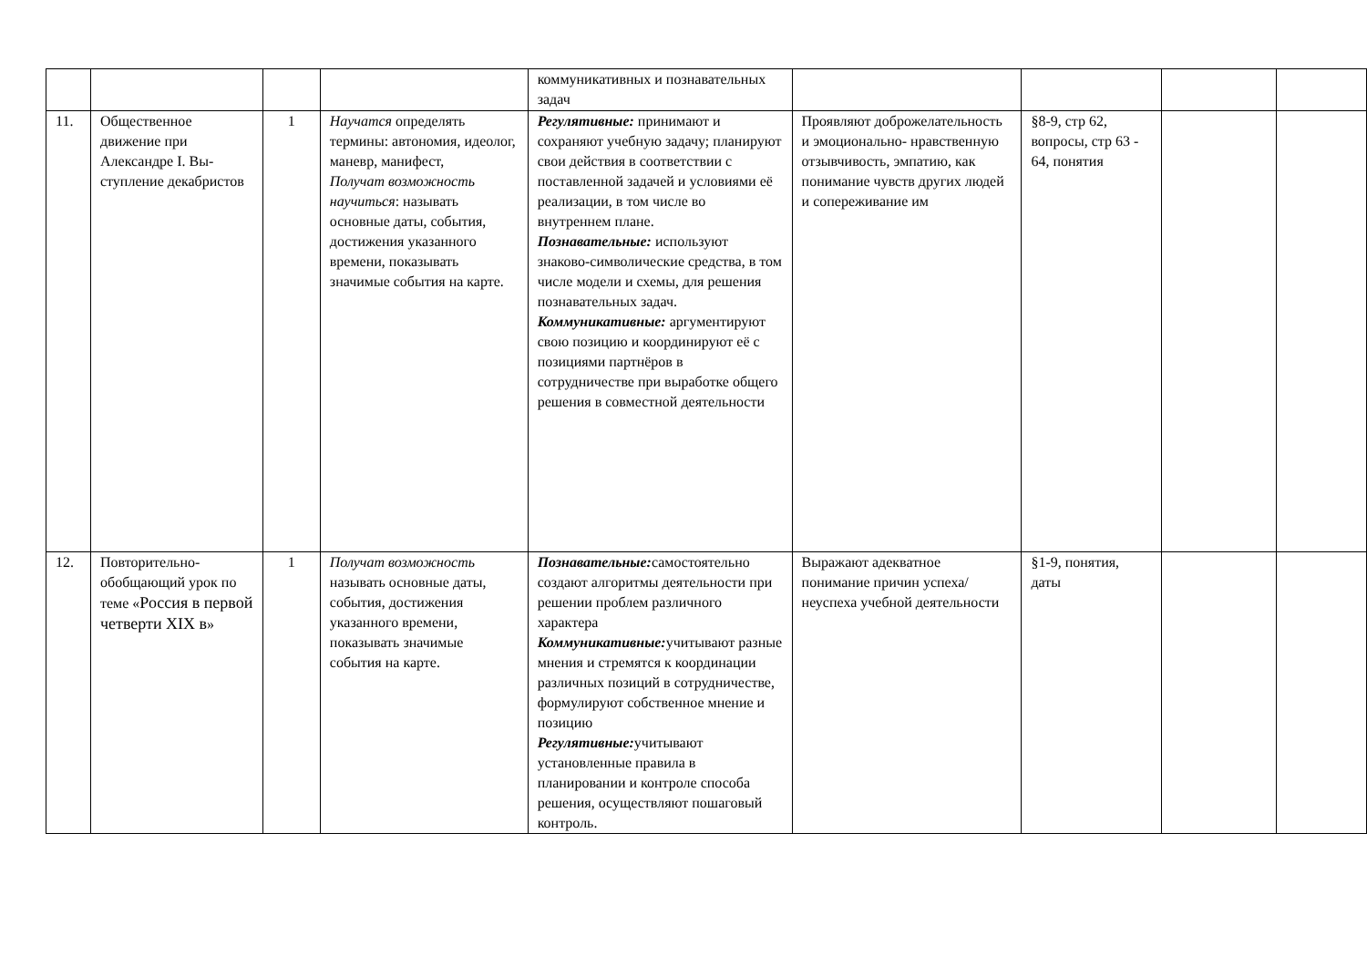| | | | | коммуникативных и познавательных задач | | | | |
| 11. | Общественное движение при Александре I. Вы­ступление декабри­стов | 1 | Научатся определять термины: автономия, идеолог, маневр, манифест, Получат возможность научиться : называть основные даты, события, достижения указанного времени, показывать значимые события на карте. | Регулятивные: принимают и сохраняют учебную задачу; планируют свои действия в со­ответствии с поставленной за­дачей и условиями её реализа­ции, в том числе во внутреннем плане. Познавательные: используют знаково-символические средст­ва, в том числе модели и схемы, для решения познавательных задач. Коммуникативные: аргумен­тируют свою позицию и коор­динируют её с позициями парт­нёров в сотрудничестве при выработке общего решения в совместной деятельности | Проявляют доб­рожелательность и эмо­ционально- нравственную отзывчивость, эмпатию, как понимание чувств дру­гих людей и сопережива­ние им | §8-9, стр 62, вопросы, стр 63 - 64, понятия | | |
| 12. | Повторительно-обобщающий урок по теме « Россия в первой четверти XIX в » | 1 | Получат возможность называть основные даты, события, достижения указанного времени, показывать значимые события на карте. | Познавательные: самостоятельно создают алгоритмы деятельности при решении проблем различного характера Коммуникативные: учитывают разные мнения и стремятся к координации различных позиций в сотрудничестве, формулируют собственное мнение и позицию Регулятивные: учитывают установленные правила в планировании и контроле способа решения, осуществляют пошаговый контроль. | Выражают адекватное понимание причин успеха/неуспеха учебной деятельности | §1-9, понятия, даты | | |